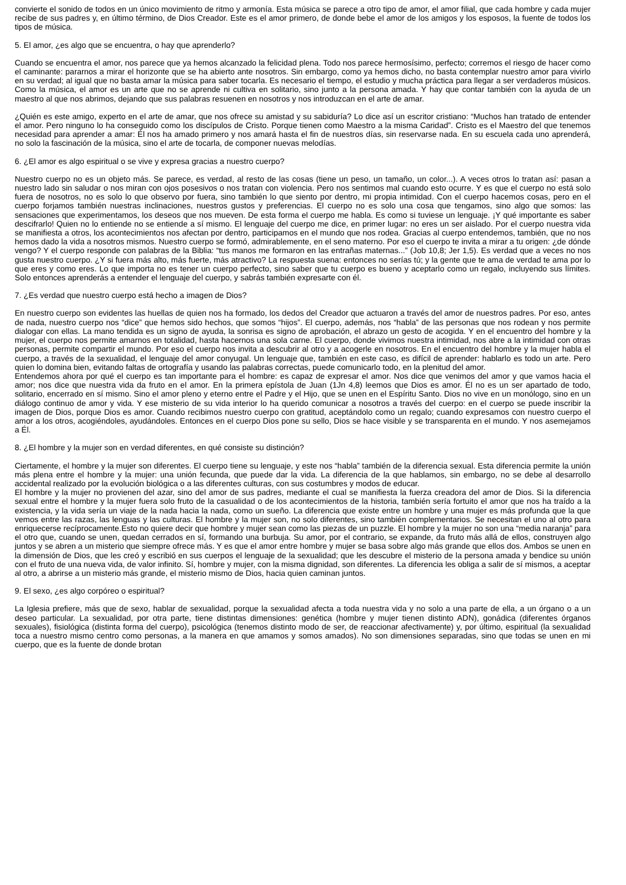convierte el sonido de todos en un único movimiento de ritmo y armonía. Esta música se parece a otro tipo de amor, el amor filial, que cada hombre y cada mujer recibe de sus padres y, en último término, de Dios Creador. Este es el amor primero, de donde bebe el amor de los amigos y los esposos, la fuente de todos los tipos de música.
5. El amor, ¿es algo que se encuentra, o hay que aprenderlo?
Cuando se encuentra el amor, nos parece que ya hemos alcanzado la felicidad plena. Todo nos parece hermosísimo, perfecto; corremos el riesgo de hacer como el caminante: pararnos a mirar el horizonte que se ha abierto ante nosotros. Sin embargo, como ya hemos dicho, no basta contemplar nuestro amor para vivirlo en su verdad; al igual que no basta amar la música para saber tocarla. Es necesario el tiempo, el estudio y mucha práctica para llegar a ser verdaderos músicos. Como la música, el amor es un arte que no se aprende ni cultiva en solitario, sino junto a la persona amada. Y hay que contar también con la ayuda de un maestro al que nos abrimos, dejando que sus palabras resuenen en nosotros y nos introduzcan en el arte de amar.
¿Quién es este amigo, experto en el arte de amar, que nos ofrece su amistad y su sabiduría? Lo dice así un escritor cristiano: “Muchos han tratado de entender el amor. Pero ninguno lo ha conseguido como los discípulos de Cristo. Porque tienen como Maestro a la misma Caridad”. Cristo es el Maestro del que tenemos necesidad para aprender a amar: Él nos ha amado primero y nos amará hasta el fin de nuestros días, sin reservarse nada. En su escuela cada uno aprenderá, no solo la fascinación de la música, sino el arte de tocarla, de componer nuevas melodías.
6. ¿El amor es algo espiritual o se vive y expresa gracias a nuestro cuerpo?
Nuestro cuerpo no es un objeto más. Se parece, es verdad, al resto de las cosas (tiene un peso, un tamaño, un color...). A veces otros lo tratan así: pasan a nuestro lado sin saludar o nos miran con ojos posesivos o nos tratan con violencia. Pero nos sentimos mal cuando esto ocurre. Y es que el cuerpo no está solo fuera de nosotros, no es solo lo que observo por fuera, sino también lo que siento por dentro, mi propia intimidad. Con el cuerpo hacemos cosas, pero en el cuerpo forjamos también nuestras inclinaciones, nuestros gustos y preferencias. El cuerpo no es solo una cosa que tengamos, sino algo que somos: las sensaciones que experimentamos, los deseos que nos mueven. De esta forma el cuerpo me habla. Es como si tuviese un lenguaje. ¡Y qué importante es saber descifrarlo! Quien no lo entiende no se entiende a sí mismo. El lenguaje del cuerpo me dice, en primer lugar: no eres un ser aislado. Por el cuerpo nuestra vida se manifiesta a otros, los acontecimientos nos afectan por dentro, participamos en el mundo que nos rodea. Gracias al cuerpo entendemos, también, que no nos hemos dado la vida a nosotros mismos. Nuestro cuerpo se formó, admirablemente, en el seno materno. Por eso el cuerpo te invita a mirar a tu origen: ¿de dónde vengo? Y el cuerpo responde con palabras de la Biblia: “tus manos me formaron en las entrañas maternas...” (Job 10,8; Jer 1,5). Es verdad que a veces no nos gusta nuestro cuerpo. ¿Y si fuera más alto, más fuerte, más atractivo? La respuesta suena: entonces no serías tú; y la gente que te ama de verdad te ama por lo que eres y como eres. Lo que importa no es tener un cuerpo perfecto, sino saber que tu cuerpo es bueno y aceptarlo como un regalo, incluyendo sus límites. Solo entonces aprenderás a entender el lenguaje del cuerpo, y sabrás también expresarte con él.
7. ¿Es verdad que nuestro cuerpo está hecho a imagen de Dios?
En nuestro cuerpo son evidentes las huellas de quien nos ha formado, los dedos del Creador que actuaron a través del amor de nuestros padres. Por eso, antes de nada, nuestro cuerpo nos “dice” que hemos sido hechos, que somos “hijos”. El cuerpo, además, nos “habla” de las personas que nos rodean y nos permite dialogar con ellas. La mano tendida es un signo de ayuda, la sonrisa es signo de aprobación, el abrazo un gesto de acogida. Y en el encuentro del hombre y la mujer, el cuerpo nos permite amarnos en totalidad, hasta hacernos una sola carne. El cuerpo, donde vivimos nuestra intimidad, nos abre a la intimidad con otras personas, permite compartir el mundo. Por eso el cuerpo nos invita a descubrir al otro y a acogerle en nosotros. En el encuentro del hombre y la mujer habla el cuerpo, a través de la sexualidad, el lenguaje del amor conyugal. Un lenguaje que, también en este caso, es difícil de aprender: hablarlo es todo un arte. Pero quien lo domina bien, evitando faltas de ortografía y usando las palabras correctas, puede comunicarlo todo, en la plenitud del amor.
Entendemos ahora por qué el cuerpo es tan importante para el hombre: es capaz de expresar el amor. Nos dice que venimos del amor y que vamos hacia el amor; nos dice que nuestra vida da fruto en el amor. En la primera epístola de Juan (1Jn 4,8) leemos que Dios es amor. Él no es un ser apartado de todo, solitario, encerrado en sí mismo. Sino el amor pleno y eterno entre el Padre y el Hijo, que se unen en el Espíritu Santo. Dios no vive en un monólogo, sino en un diálogo continuo de amor y vida. Y ese misterio de su vida interior lo ha querido comunicar a nosotros a través del cuerpo: en el cuerpo se puede inscribir la imagen de Dios, porque Dios es amor. Cuando recibimos nuestro cuerpo con gratitud, aceptándolo como un regalo; cuando expresamos con nuestro cuerpo el amor a los otros, acogiéndoles, ayudándoles. Entonces en el cuerpo Dios pone su sello, Dios se hace visible y se transparenta en el mundo. Y nos asemejamos a Él.
8. ¿El hombre y la mujer son en verdad diferentes, en qué consiste su distinción?
Ciertamente, el hombre y la mujer son diferentes. El cuerpo tiene su lenguaje, y este nos “habla” también de la diferencia sexual. Esta diferencia permite la unión más plena entre el hombre y la mujer: una unión fecunda, que puede dar la vida. La diferencia de la que hablamos, sin embargo, no se debe al desarrollo accidental realizado por la evolución biológica o a las diferentes culturas, con sus costumbres y modos de educar.
El hombre y la mujer no provienen del azar, sino del amor de sus padres, mediante el cual se manifiesta la fuerza creadora del amor de Dios. Si la diferencia sexual entre el hombre y la mujer fuera solo fruto de la casualidad o de los acontecimientos de la historia, también sería fortuito el amor que nos ha traído a la existencia, y la vida sería un viaje de la nada hacia la nada, como un sueño. La diferencia que existe entre un hombre y una mujer es más profunda que la que vemos entre las razas, las lenguas y las culturas. El hombre y la mujer son, no solo diferentes, sino también complementarios. Se necesitan el uno al otro para enriquecerse recíprocamente.Esto no quiere decir que hombre y mujer sean como las piezas de un puzzle. El hombre y la mujer no son una “media naranja” para el otro que, cuando se unen, quedan cerrados en sí, formando una burbuja. Su amor, por el contrario, se expande, da fruto más allá de ellos, construyen algo juntos y se abren a un misterio que siempre ofrece más. Y es que el amor entre hombre y mujer se basa sobre algo más grande que ellos dos. Ambos se unen en la dimensión de Dios, que les creó y escribió en sus cuerpos el lenguaje de la sexualidad; que les descubre el misterio de la persona amada y bendice su unión con el fruto de una nueva vida, de valor infinito. Sí, hombre y mujer, con la misma dignidad, son diferentes. La diferencia les obliga a salir de sí mismos, a aceptar al otro, a abrirse a un misterio más grande, el misterio mismo de Dios, hacia quien caminan juntos.
9. El sexo, ¿es algo corpóreo o espiritual?
La Iglesia prefiere, más que de sexo, hablar de sexualidad, porque la sexualidad afecta a toda nuestra vida y no solo a una parte de ella, a un órgano o a un deseo particular. La sexualidad, por otra parte, tiene distintas dimensiones: genética (hombre y mujer tienen distinto ADN), gonádica (diferentes órganos sexuales), fisiológica (distinta forma del cuerpo), psicológica (tenemos distinto modo de ser, de reaccionar afectivamente) y, por último, espiritual (la sexualidad toca a nuestro mismo centro como personas, a la manera en que amamos y somos amados). No son dimensiones separadas, sino que todas se unen en mi cuerpo, que es la fuente de donde brotan